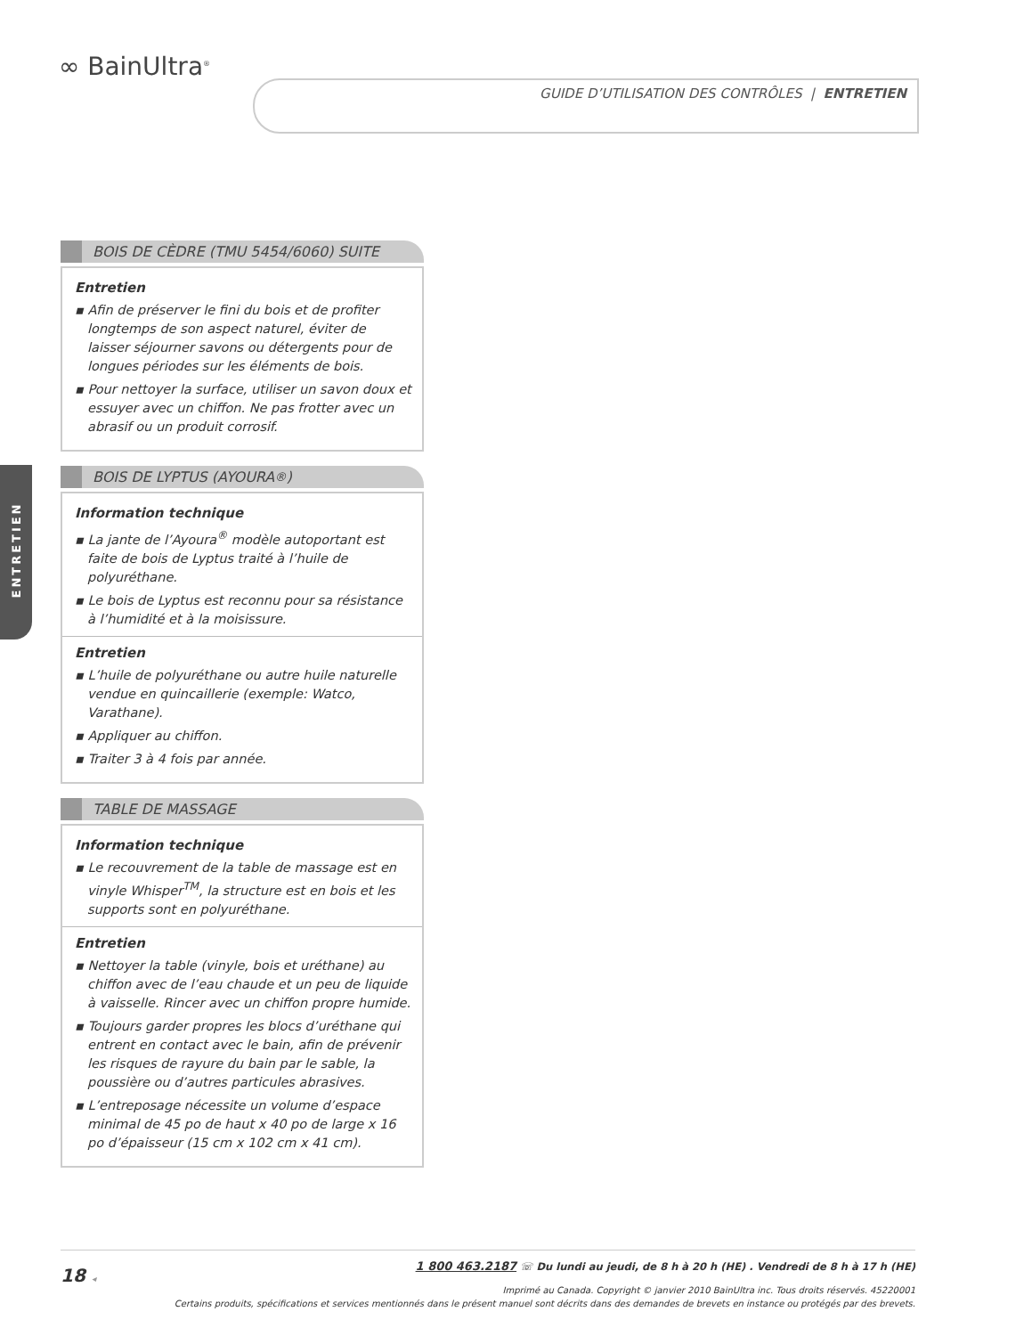∞ BainUltra<sup>®</sup>
GUIDE D’UTILISATION DES CONTRÔLES | ENTRETIEN
ENTRETIEN
BOIS DE CÈDRE (TMU 5454/6060) SUITE
Entretien
▪ Afin de préserver le fini du bois et de profiter longtemps de son aspect naturel, éviter de laisser séjourner savons ou détergents pour de longues périodes sur les éléments de bois.
▪ Pour nettoyer la surface, utiliser un savon doux et essuyer avec un chiffon. Ne pas frotter avec un abrasif ou un produit corrosif.
BOIS DE LYPTUS (AYOURA<sup>®</sup>)
Information technique
▪ La jante de l’Ayoura<sup>®</sup> modèle autoportant est faite de bois de Lyptus traité à l’huile de polyuréthane.
▪ Le bois de Lyptus est reconnu pour sa résistance à l’humidité et à la moisissure.
Entretien
▪ L’huile de polyuréthane ou autre huile naturelle vendue en quincaillerie (exemple: Watco, Varathane).
▪ Appliquer au chiffon.
▪ Traiter 3 à 4 fois par année.
TABLE DE MASSAGE
Information technique
▪ Le recouvrement de la table de massage est en vinyle Whisper<sup>TM</sup>, la structure est en bois et les supports sont en polyuréthane.
Entretien
▪ Nettoyer la table (vinyle, bois et uréthane) au chiffon avec de l’eau chaude et un peu de liquide à vaisselle. Rincer avec un chiffon propre humide.
▪ Toujours garder propres les blocs d’uréthane qui entrent en contact avec le bain, afin de prévenir les risques de rayure du bain par le sable, la poussière ou d’autres particules abrasives.
▪ L’entreposage nécessite un volume d’espace minimal de 45 po de haut x 40 po de large x 16 po d’épaisseur (15 cm x 102 cm x 41 cm).
18 ◂
1 800 463.2187 ☏ Du lundi au jeudi, de 8 h à 20 h (HE) . Vendredi de 8 h à 17 h (HE)
Imprimé au Canada. Copyright © janvier 2010 BainUltra inc. Tous droits réservés. 45220001
Certains produits, spécifications et services mentionnés dans le présent manuel sont décrits dans des demandes de brevets en instance ou protégés par des brevets.